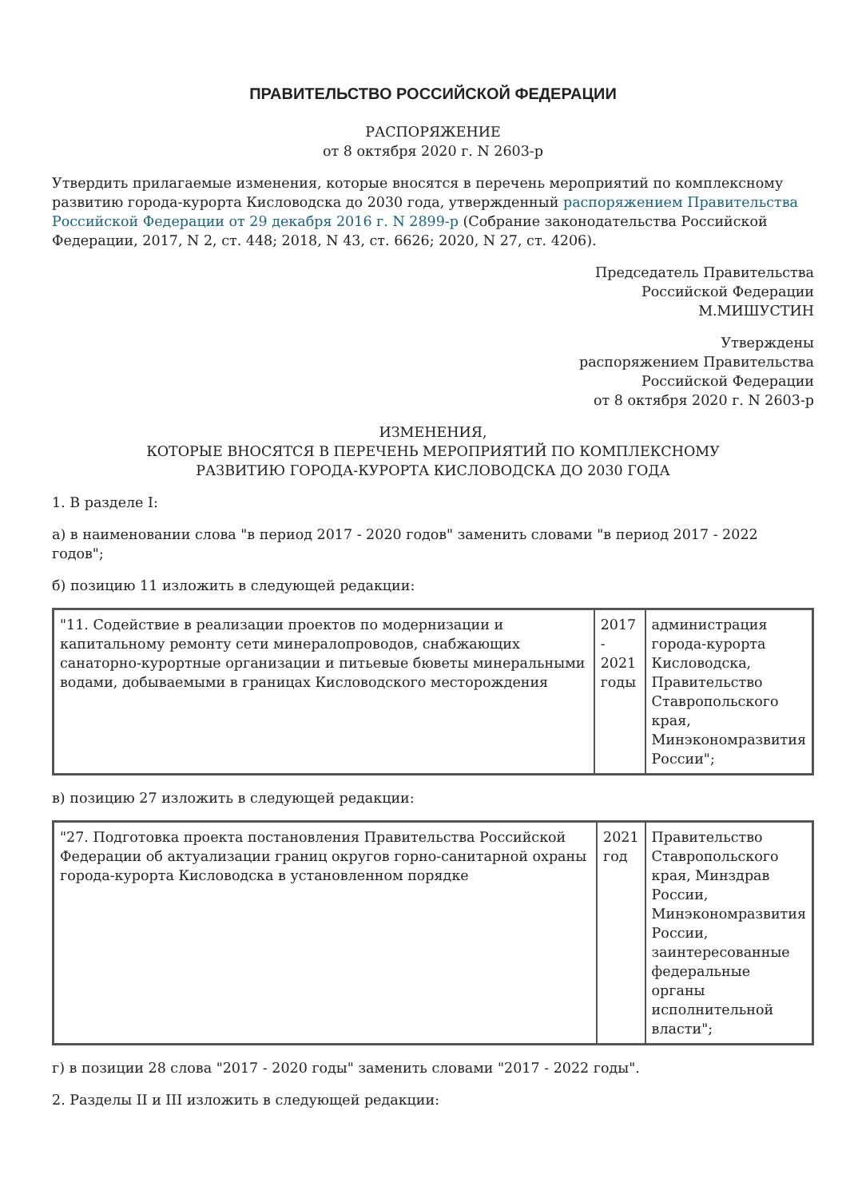ПРАВИТЕЛЬСТВО РОССИЙСКОЙ ФЕДЕРАЦИИ
РАСПОРЯЖЕНИЕ
от 8 октября 2020 г. N 2603-р
Утвердить прилагаемые изменения, которые вносятся в перечень мероприятий по комплексному развитию города-курорта Кисловодска до 2030 года, утвержденный распоряжением Правительства Российской Федерации от 29 декабря 2016 г. N 2899-р (Собрание законодательства Российской Федерации, 2017, N 2, ст. 448; 2018, N 43, ст. 6626; 2020, N 27, ст. 4206).
Председатель Правительства
Российской Федерации
М.МИШУСТИН
Утверждены
распоряжением Правительства
Российской Федерации
от 8 октября 2020 г. N 2603-р
ИЗМЕНЕНИЯ,
КОТОРЫЕ ВНОСЯТСЯ В ПЕРЕЧЕНЬ МЕРОПРИЯТИЙ ПО КОМПЛЕКСНОМУ
РАЗВИТИЮ ГОРОДА-КУРОРТА КИСЛОВОДСКА ДО 2030 ГОДА
1. В разделе I:
а) в наименовании слова "в период 2017 - 2020 годов" заменить словами "в период 2017 - 2022 годов";
б) позицию 11 изложить в следующей редакции:
| "11. Содействие в реализации проектов по модернизации и капитальному ремонту сети минералопроводов, снабжающих санаторно-курортные организации и питьевые бюветы минеральными водами, добываемыми в границах Кисловодского месторождения | 2017 - 2021 годы | администрация города-курорта Кисловодска, Правительство Ставропольского края, Минэкономразвития России"; |
в) позицию 27 изложить в следующей редакции:
| "27. Подготовка проекта постановления Правительства Российской Федерации об актуализации границ округов горно-санитарной охраны города-курорта Кисловодска в установленном порядке | 2021 год | Правительство Ставропольского края, Минздрав России, Минэкономразвития России, заинтересованные федеральные органы исполнительной власти"; |
г) в позиции 28 слова "2017 - 2020 годы" заменить словами "2017 - 2022 годы".
2. Разделы II и III изложить в следующей редакции: